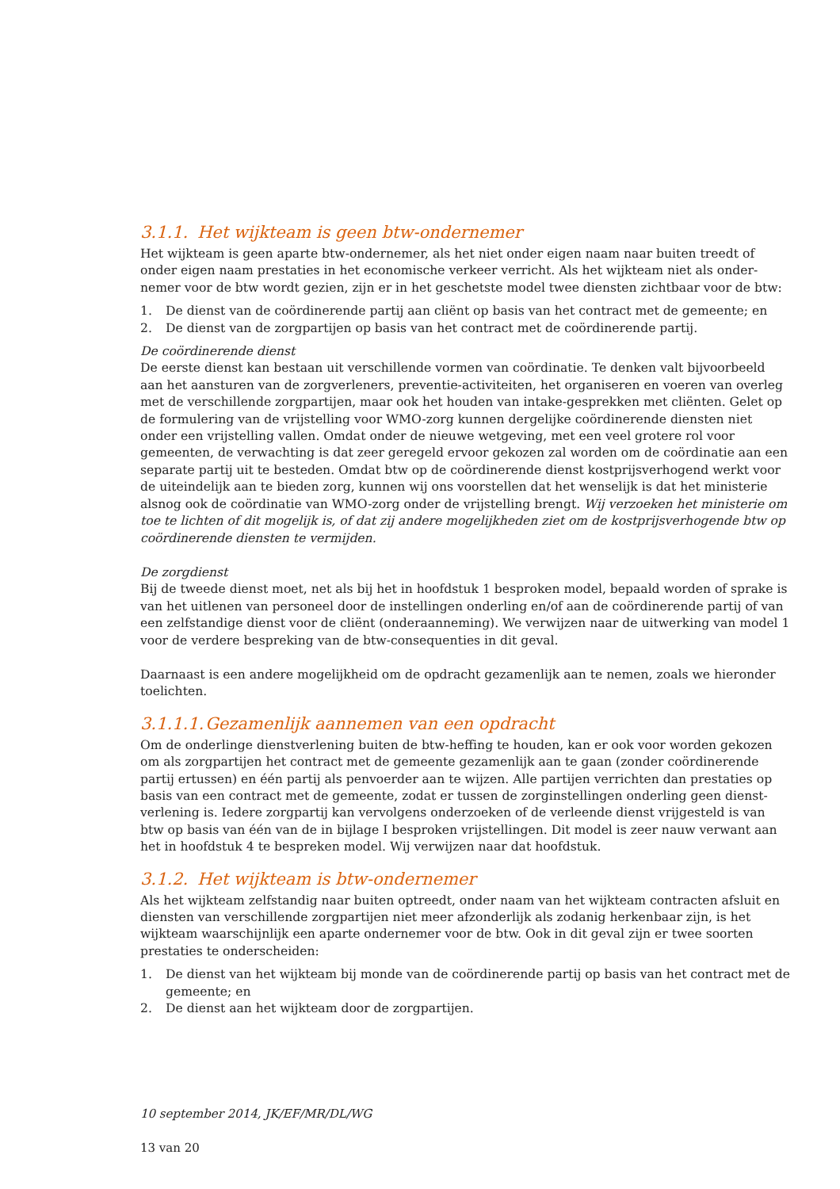3.1.1. Het wijkteam is geen btw-ondernemer
Het wijkteam is geen aparte btw-ondernemer, als het niet onder eigen naam naar buiten treedt of onder eigen naam prestaties in het economische verkeer verricht. Als het wijkteam niet als onder-nemer voor de btw wordt gezien, zijn er in het geschetste model twee diensten zichtbaar voor de btw:
1. De dienst van de coördinerende partij aan cliënt op basis van het contract met de gemeente; en
2. De dienst van de zorgpartijen op basis van het contract met de coördinerende partij.
De coördinerende dienst
De eerste dienst kan bestaan uit verschillende vormen van coördinatie. Te denken valt bijvoorbeeld aan het aansturen van de zorgverleners, preventie-activiteiten, het organiseren en voeren van overleg met de verschillende zorgpartijen, maar ook het houden van intake-gesprekken met cliënten. Gelet op de formulering van de vrijstelling voor WMO-zorg kunnen dergelijke coördinerende diensten niet onder een vrijstelling vallen. Omdat onder de nieuwe wetgeving, met een veel grotere rol voor gemeenten, de verwachting is dat zeer geregeld ervoor gekozen zal worden om de coördinatie aan een separate partij uit te besteden. Omdat btw op de coördinerende dienst kostprijsverhogend werkt voor de uiteindelijk aan te bieden zorg, kunnen wij ons voorstellen dat het wenselijk is dat het ministerie alsnog ook de coördinatie van WMO-zorg onder de vrijstelling brengt. Wij verzoeken het ministerie om toe te lichten of dit mogelijk is, of dat zij andere mogelijkheden ziet om de kostprijsverhogende btw op coördinerende diensten te vermijden.
De zorgdienst
Bij de tweede dienst moet, net als bij het in hoofdstuk 1 besproken model, bepaald worden of sprake is van het uitlenen van personeel door de instellingen onderling en/of aan de coördinerende partij of van een zelfstandige dienst voor de cliënt (onderaanneming). We verwijzen naar de uitwerking van model 1 voor de verdere bespreking van de btw-consequenties in dit geval.
Daarnaast is een andere mogelijkheid om de opdracht gezamenlijk aan te nemen, zoals we hieronder toelichten.
3.1.1.1. Gezamenlijk aannemen van een opdracht
Om de onderlinge dienstverlening buiten de btw-heffing te houden, kan er ook voor worden gekozen om als zorgpartijen het contract met de gemeente gezamenlijk aan te gaan (zonder coördinerende partij ertussen) en één partij als penvoerder aan te wijzen. Alle partijen verrichten dan prestaties op basis van een contract met de gemeente, zodat er tussen de zorginstellingen onderling geen dienst-verlening is. Iedere zorgpartij kan vervolgens onderzoeken of de verleende dienst vrijgesteld is van btw op basis van één van de in bijlage I besproken vrijstellingen. Dit model is zeer nauw verwant aan het in hoofdstuk 4 te bespreken model. Wij verwijzen naar dat hoofdstuk.
3.1.2. Het wijkteam is btw-ondernemer
Als het wijkteam zelfstandig naar buiten optreedt, onder naam van het wijkteam contracten afsluit en diensten van verschillende zorgpartijen niet meer afzonderlijk als zodanig herkenbaar zijn, is het wijkteam waarschijnlijk een aparte ondernemer voor de btw. Ook in dit geval zijn er twee soorten prestaties te onderscheiden:
1. De dienst van het wijkteam bij monde van de coördinerende partij op basis van het contract met de gemeente; en
2. De dienst aan het wijkteam door de zorgpartijen.
10 september 2014, JK/EF/MR/DL/WG
13 van 20